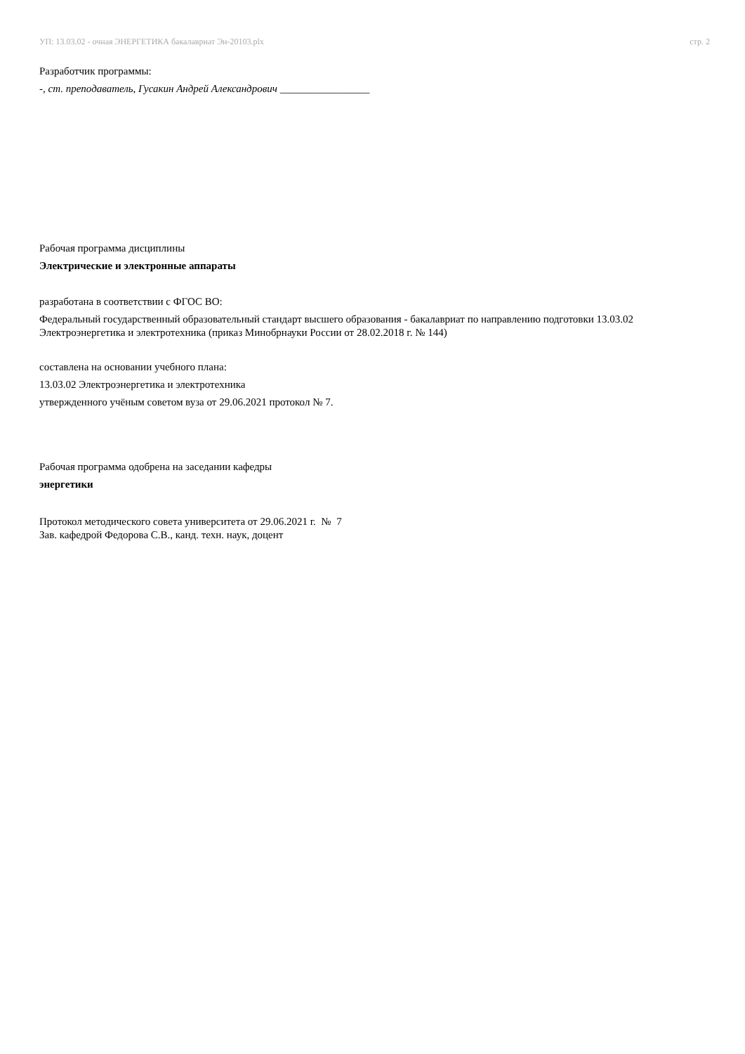УП: 13.03.02 - очная ЭНЕРГЕТИКА бакалавриат Эн-20103.plx стр. 2
Разработчик программы:
-, ст. преподаватель, Гусакин Андрей Александрович _________________
Рабочая программа дисциплины
Электрические и электронные аппараты
разработана в соответствии с ФГОС ВО:
Федеральный государственный образовательный стандарт высшего образования - бакалавриат по направлению подготовки 13.03.02 Электроэнергетика и электротехника (приказ Минобрнауки России от 28.02.2018 г. № 144)
составлена на основании учебного плана:
13.03.02 Электроэнергетика и электротехника
утвержденного учёным советом вуза от 29.06.2021 протокол № 7.
Рабочая программа одобрена на заседании кафедры
энергетики
Протокол методического совета университета от 29.06.2021 г. № 7
Зав. кафедрой Федорова С.В., канд. техн. наук, доцент